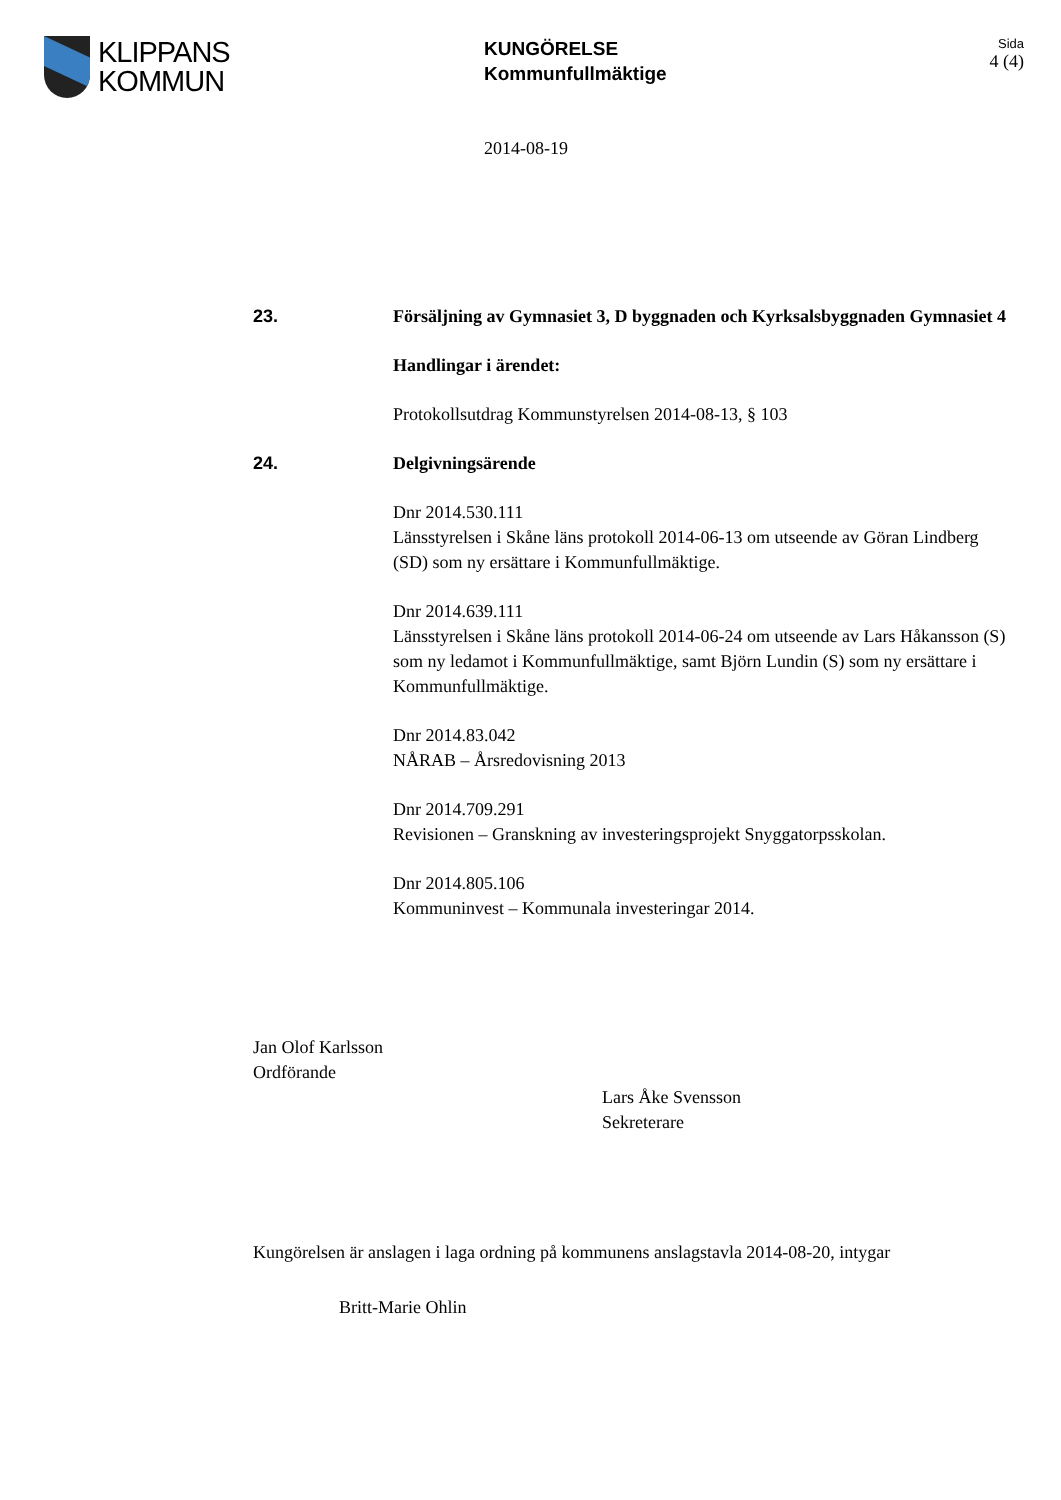KLIPPANS
KOMMUN
KUNGÖRELSE
Kommunfullmäktige
Sida
4 (4)
2014-08-19
23. Försäljning av Gymnasiet 3, D byggnaden och Kyrksalsbyggnaden Gymnasiet 4
Handlingar i ärendet:
Protokollsutdrag Kommunstyrelsen 2014-08-13, § 103
24. Delgivningsärende
Dnr 2014.530.111
Länsstyrelsen i Skåne läns protokoll 2014-06-13 om utseende av Göran Lindberg (SD) som ny ersättare i Kommunfullmäktige.
Dnr 2014.639.111
Länsstyrelsen i Skåne läns protokoll 2014-06-24 om utseende av Lars Håkansson (S) som ny ledamot i Kommunfullmäktige, samt Björn Lundin (S) som ny ersättare i Kommunfullmäktige.
Dnr 2014.83.042
NÅRAB – Årsredovisning 2013
Dnr 2014.709.291
Revisionen – Granskning av investeringsprojekt Snyggatorpsskolan.
Dnr 2014.805.106
Kommuninvest – Kommunala investeringar 2014.
Jan Olof Karlsson
Ordförande
Lars Åke Svensson
Sekreterare
Kungörelsen är anslagen i laga ordning på kommunens anslagstavla 2014-08-20, intygar
Britt-Marie Ohlin